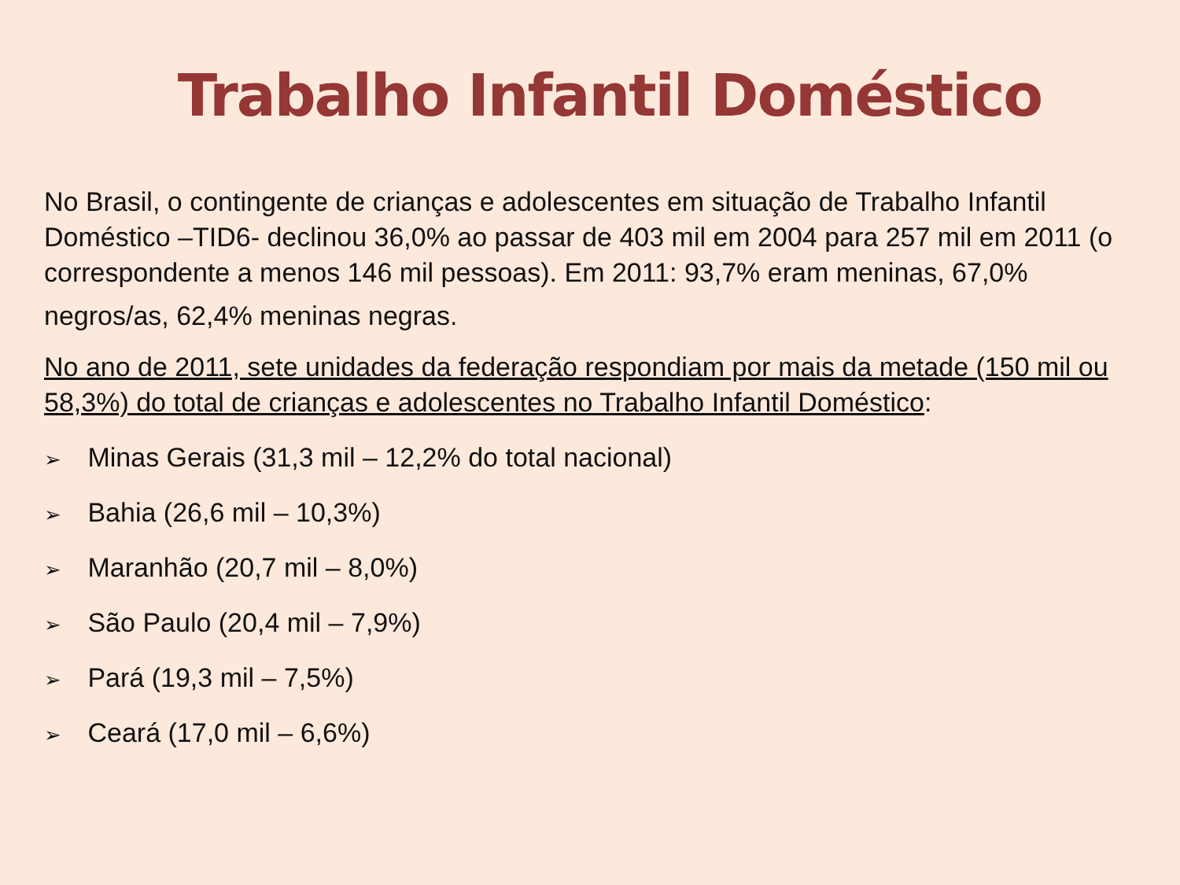Trabalho Infantil Doméstico
No Brasil, o contingente de crianças e adolescentes em situação de Trabalho Infantil Doméstico –TID6- declinou 36,0% ao passar de 403 mil em 2004 para 257 mil em 2011 (o correspondente a menos 146 mil pessoas). Em 2011: 93,7% eram meninas, 67,0%
negros/as, 62,4% meninas negras.
No ano de 2011, sete unidades da federação respondiam por mais da metade (150 mil ou 58,3%) do total de crianças e adolescentes no Trabalho Infantil Doméstico:
➢ Minas Gerais (31,3 mil – 12,2% do total nacional)
➢ Bahia (26,6 mil – 10,3%)
➢ Maranhão (20,7 mil – 8,0%)
➢ São Paulo (20,4 mil – 7,9%)
➢ Pará (19,3 mil – 7,5%)
➢ Ceará (17,0 mil – 6,6%)